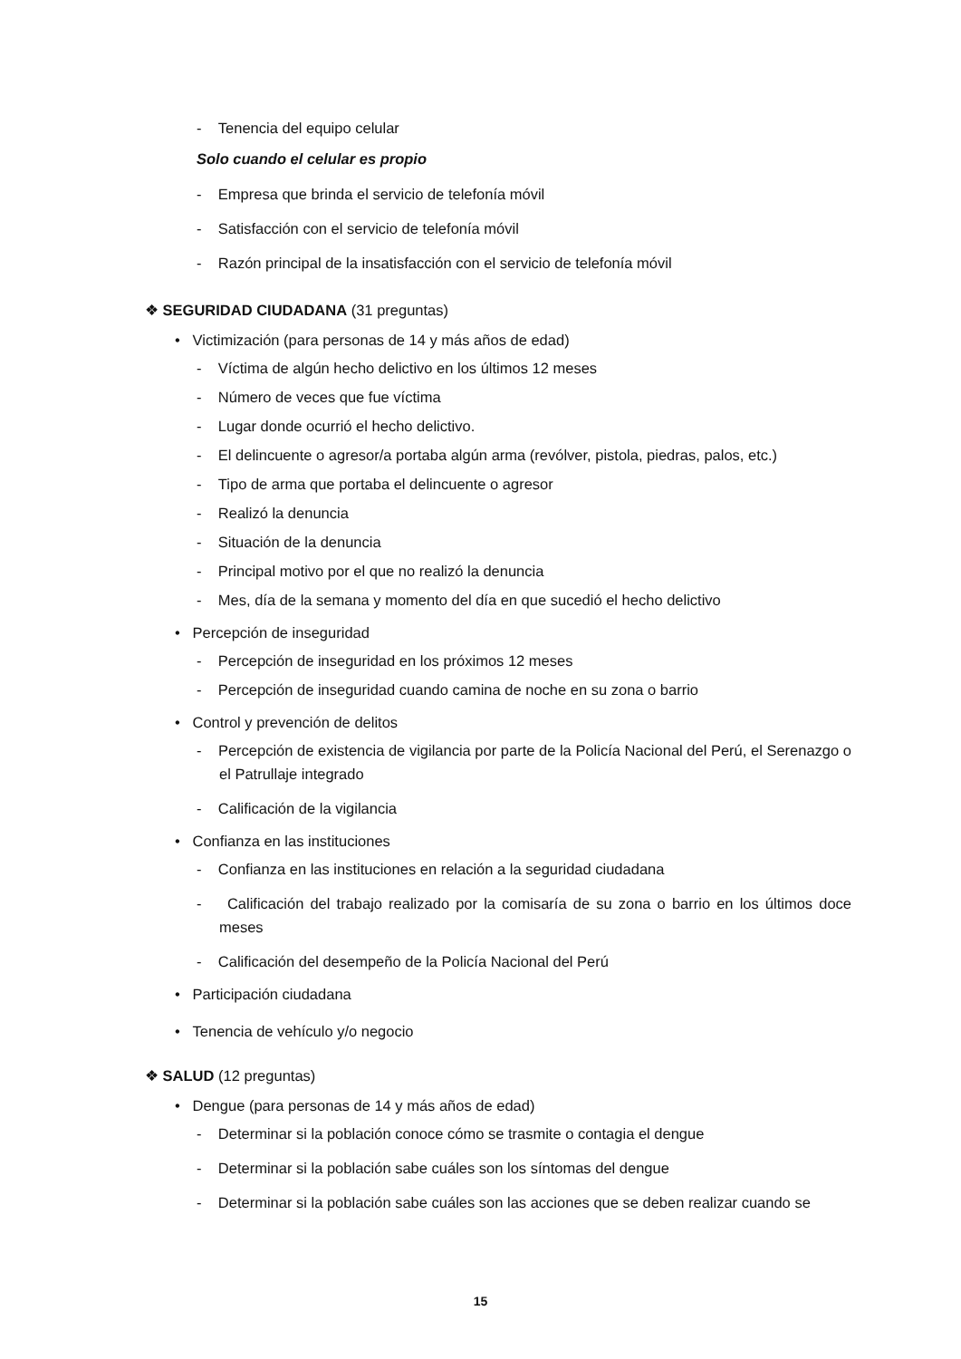- Tenencia del equipo celular
Solo cuando el celular es propio
- Empresa que brinda el servicio de telefonía móvil
- Satisfacción con el servicio de telefonía móvil
- Razón principal de la insatisfacción con el servicio de telefonía móvil
❖ SEGURIDAD CIUDADANA (31 preguntas)
• Victimización (para personas de 14 y más años de edad)
- Víctima de algún hecho delictivo en los últimos 12 meses
- Número de veces que fue víctima
- Lugar donde ocurrió el hecho delictivo.
- El delincuente o agresor/a portaba algún arma (revólver, pistola, piedras, palos, etc.)
- Tipo de arma que portaba el delincuente o agresor
- Realizó la denuncia
- Situación de la denuncia
- Principal motivo por el que no realizó la denuncia
- Mes, día de la semana y momento del día en que sucedió el hecho delictivo
• Percepción de inseguridad
- Percepción de inseguridad en los próximos 12 meses
- Percepción de inseguridad cuando camina de noche en su zona o barrio
• Control y prevención de delitos
- Percepción de existencia de vigilancia por parte de la Policía Nacional del Perú, el Serenazgo o el Patrullaje integrado
- Calificación de la vigilancia
• Confianza en las instituciones
- Confianza en las instituciones en relación a la seguridad ciudadana
- Calificación del trabajo realizado por la comisaría de su zona o barrio en los últimos doce meses
- Calificación del desempeño de la Policía Nacional del Perú
• Participación ciudadana
• Tenencia de vehículo y/o negocio
❖ SALUD (12 preguntas)
• Dengue (para personas de 14 y más años de edad)
- Determinar si la población conoce cómo se trasmite o contagia el dengue
- Determinar si la población sabe cuáles son los síntomas del dengue
- Determinar si la población sabe cuáles son las acciones que se deben realizar cuando se
15